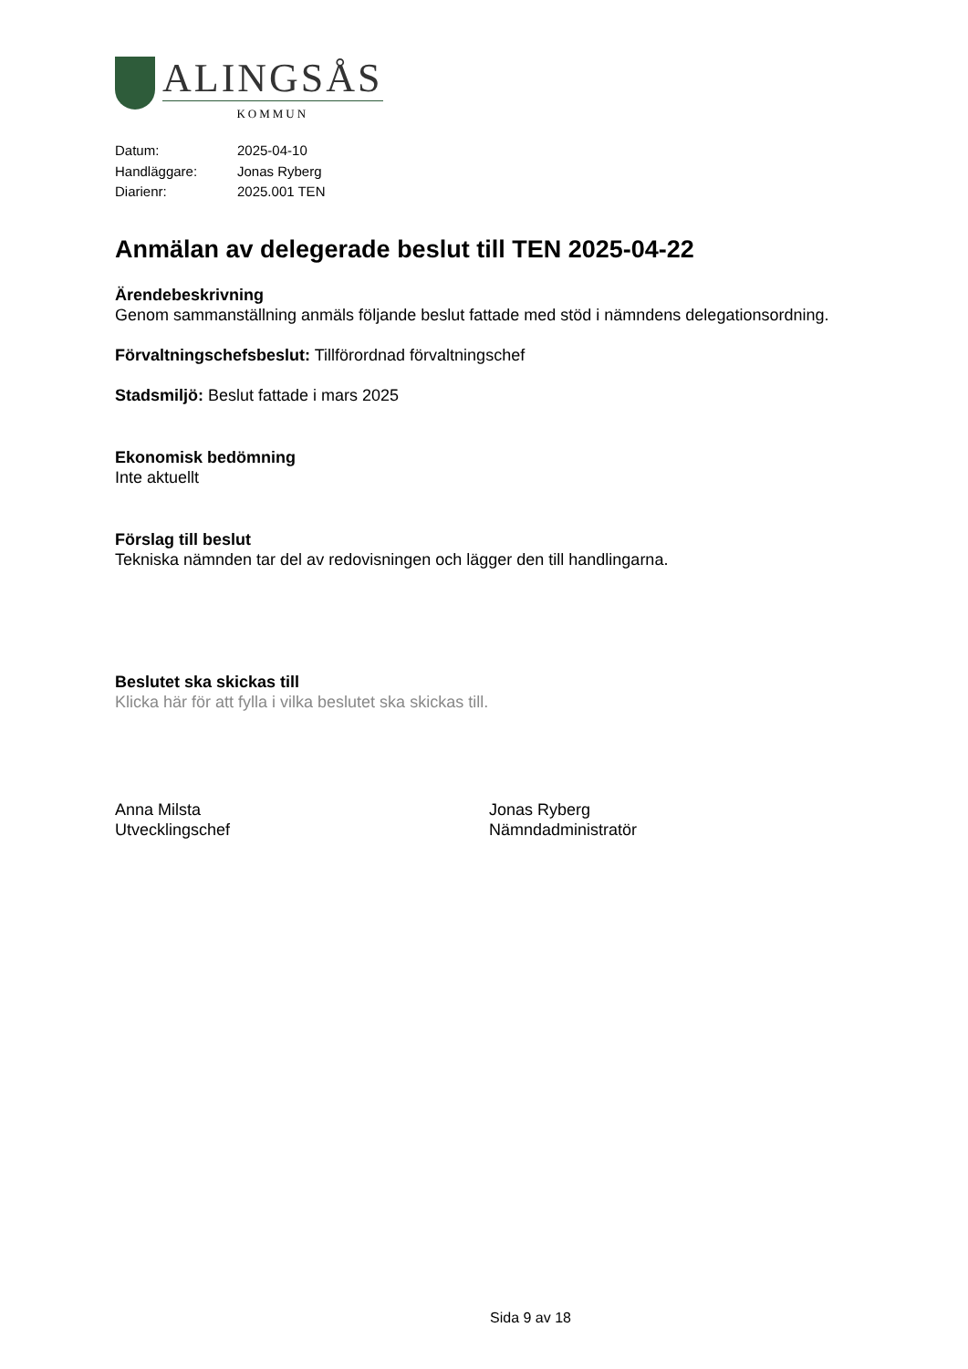ALINGSÅS
KOMMUN
Datum: 2025-04-10
Handläggare: Jonas Ryberg
Diarienr: 2025.001 TEN
Anmälan av delegerade beslut till TEN 2025-04-22
Ärendebeskrivning
Genom sammanställning anmäls följande beslut fattade med stöd i nämndens delegationsordning.
Förvaltningschefsbeslut: Tillförordnad förvaltningschef
Stadsmiljö: Beslut fattade i mars 2025
Ekonomisk bedömning
Inte aktuellt
Förslag till beslut
Tekniska nämnden tar del av redovisningen och lägger den till handlingarna.
Beslutet ska skickas till
Klicka här för att fylla i vilka beslutet ska skickas till.
Anna Milsta
Utvecklingschef
Jonas Ryberg
Nämndadministratör
Sida 9 av 18